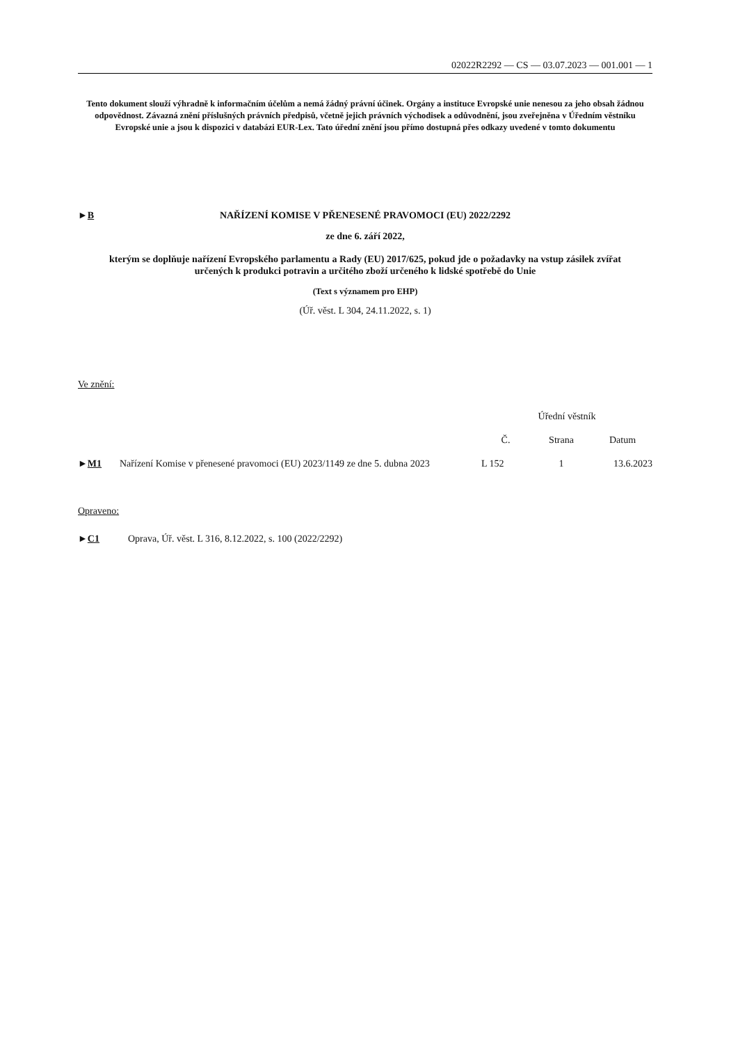02022R2292 — CS — 03.07.2023 — 001.001 — 1
Tento dokument slouží výhradně k informačním účelům a nemá žádný právní účinek. Orgány a instituce Evropské unie nenesou za jeho obsah žádnou odpovědnost. Závazná znění příslušných právních předpisů, včetně jejich právních východisek a odůvodnění, jsou zveřejněna v Úředním věstníku Evropské unie a jsou k dispozici v databázi EUR-Lex. Tato úřední znění jsou přímo dostupná přes odkazy uvedené v tomto dokumentu
►B NAŘÍZENÍ KOMISE V PŘENESENÉ PRAVOMOCI (EU) 2022/2292
ze dne 6. září 2022,
kterým se doplňuje nařízení Evropského parlamentu a Rady (EU) 2017/625, pokud jde o požadavky na vstup zásilek zvířat určených k produkci potravin a určitého zboží určeného k lidské spotřebě do Unie
(Text s významem pro EHP)
(Úř. věst. L 304, 24.11.2022, s. 1)
Ve znění:
| | | Úřední věstník | | |
| | | Č. | Strana | Datum |
| ► M1 | Nařízení Komise v přenesené pravomoci (EU) 2023/1149 ze dne 5. dubna 2023 | L 152 | 1 | 13.6.2023 |
Opraveno:
►C1 Oprava, Úř. věst. L 316, 8.12.2022, s. 100 (2022/2292)